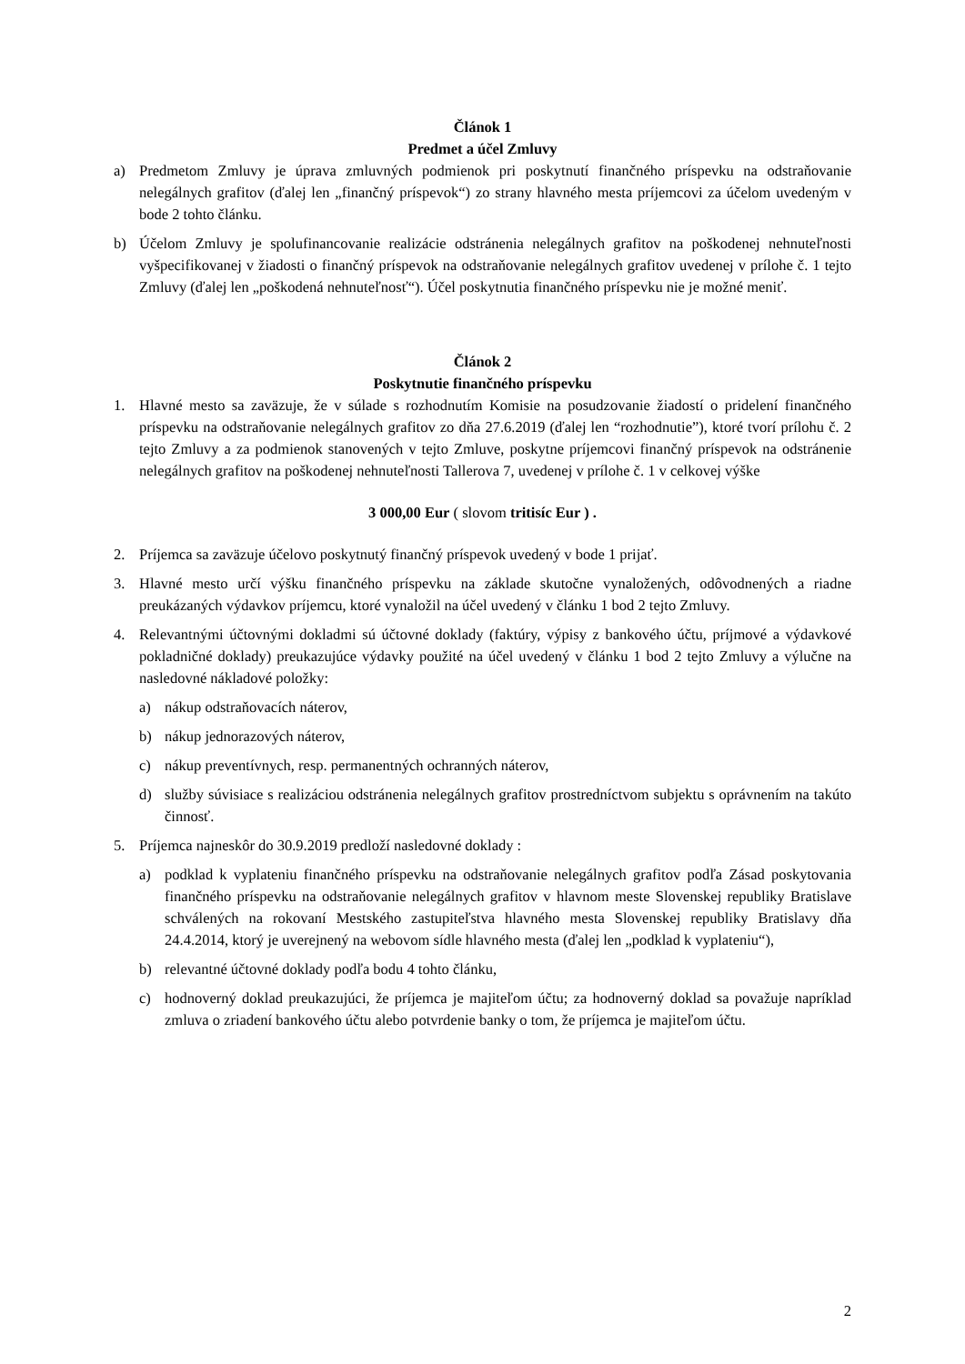Článok 1
Predmet a účel Zmluvy
a) Predmetom Zmluvy je úprava zmluvných podmienok pri poskytnutí finančného príspevku na odstraňovanie nelegálnych grafitov (ďalej len „finančný príspevok“) zo strany hlavného mesta príjemcovi za účelom uvedeným v bode 2 tohto článku.
b) Účelom Zmluvy je spolufinancovanie realizácie odstránenia nelegálnych grafitov na poškodenej nehnuteľnosti vyšpecifikovanej v žiadosti o finančný príspevok na odstraňovanie nelegálnych grafitov uvedenej v prílohe č. 1 tejto Zmluvy (ďalej len „poškodená nehnuteľnosť“). Účel poskytnutia finančného príspevku nie je možné meniť.
Článok 2
Poskytnutie finančného príspevku
1. Hlavné mesto sa zaväzuje, že v súlade s rozhodnutím Komisie na posudzovanie žiadostí o pridelení finančného príspevku na odstraňovanie nelegálnych grafitov zo dňa 27.6.2019 (ďalej len “rozhodnutie”), ktoré tvorí prílohu č. 2 tejto Zmluvy a za podmienok stanovených v tejto Zmluve, poskytne príjemcovi finančný príspevok na odstránenie nelegálnych grafitov na poškodenej nehnuteľnosti Tallerova 7, uvedenej v prílohe č. 1 v celkovej výške
3 000,00 Eur ( slovom tritisíc Eur ) .
2. Príjemca sa zaväzuje účelovo poskytnutý finančný príspevok uvedený v bode 1 prijať.
3. Hlavné mesto určí výšku finančného príspevku na základe skutočne vynaložených, odôvodnených a riadne preukázaných výdavkov príjemcu, ktoré vynaložil na účel uvedený v článku 1 bod 2 tejto Zmluvy.
4. Relevantnými účtovnými dokladmi sú účtovné doklady (faktúry, výpisy z bankového účtu, príjmové a výdavkové pokladničné doklady) preukazujúce výdavky použité na účel uvedený v článku 1 bod 2 tejto Zmluvy a výlučne na nasledovné nákladové položky:
a) nákup odstraňovacích náterov,
b) nákup jednorazových náterov,
c) nákup preventívnych, resp. permanentných ochranných náterov,
d) služby súvisiace s realizáciou odstránenia nelegálnych grafitov prostredníctvom subjektu s oprávnením na takúto činnosť.
5. Príjemca najneskôr do 30.9.2019 predloží nasledovné doklady :
a) podklad k vyplateniu finančného príspevku na odstraňovanie nelegálnych grafitov podľa Zásad poskytovania finančného príspevku na odstraňovanie nelegálnych grafitov v hlavnom meste Slovenskej republiky Bratislave schválených na rokovaní Mestského zastupiteľstva hlavného mesta Slovenskej republiky Bratislavy dňa 24.4.2014, ktorý je uverejnený na webovom sídle hlavného mesta (ďalej len „podklad k vyplateniu“),
b) relevantné účtovné doklady podľa bodu 4 tohto článku,
c) hodnoverný doklad preukazujúci, že príjemca je majiteľom účtu; za hodnoverný doklad sa považuje napríklad zmluva o zriadení bankového účtu alebo potvrdenie banky o tom, že príjemca je majiteľom účtu.
2